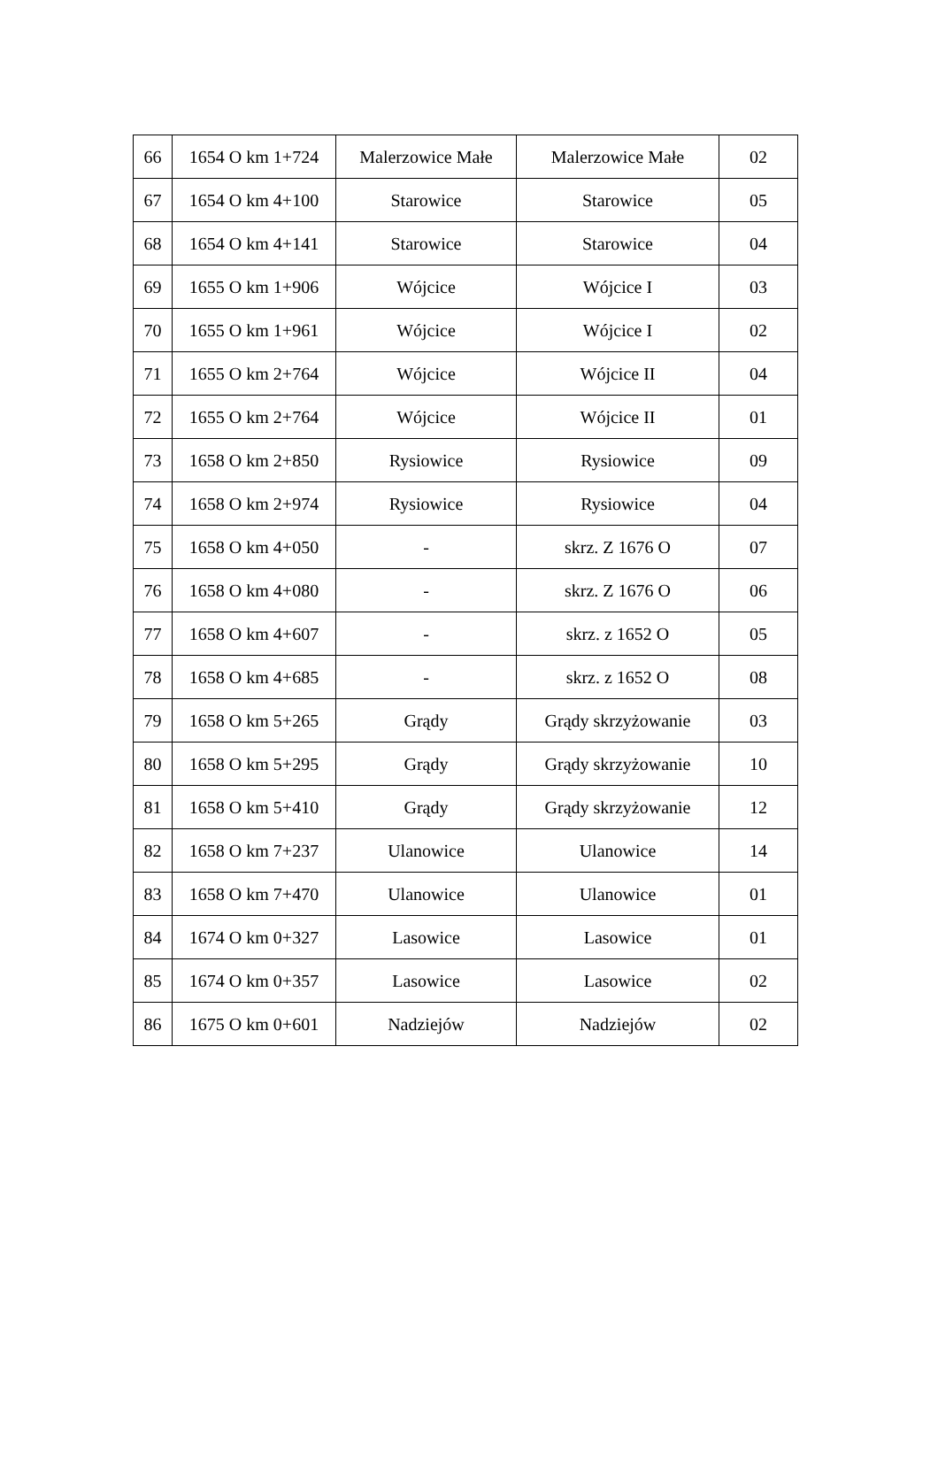| 66 | 1654 O km 1+724 | Malerzowice Małe | Malerzowice Małe | 02 |
| 67 | 1654 O km 4+100 | Starowice | Starowice | 05 |
| 68 | 1654 O km 4+141 | Starowice | Starowice | 04 |
| 69 | 1655 O km 1+906 | Wójcice | Wójcice I | 03 |
| 70 | 1655 O km 1+961 | Wójcice | Wójcice I | 02 |
| 71 | 1655 O km 2+764 | Wójcice | Wójcice II | 04 |
| 72 | 1655 O km 2+764 | Wójcice | Wójcice II | 01 |
| 73 | 1658 O km 2+850 | Rysiowice | Rysiowice | 09 |
| 74 | 1658 O km 2+974 | Rysiowice | Rysiowice | 04 |
| 75 | 1658 O km 4+050 | - | skrz. Z 1676 O | 07 |
| 76 | 1658 O km 4+080 | - | skrz. Z 1676 O | 06 |
| 77 | 1658 O km 4+607 | - | skrz. z 1652 O | 05 |
| 78 | 1658 O km 4+685 | - | skrz. z 1652 O | 08 |
| 79 | 1658 O km 5+265 | Grądy | Grądy skrzyżowanie | 03 |
| 80 | 1658 O km 5+295 | Grądy | Grądy skrzyżowanie | 10 |
| 81 | 1658 O km 5+410 | Grądy | Grądy skrzyżowanie | 12 |
| 82 | 1658 O km 7+237 | Ulanowice | Ulanowice | 14 |
| 83 | 1658 O km 7+470 | Ulanowice | Ulanowice | 01 |
| 84 | 1674 O km 0+327 | Lasowice | Lasowice | 01 |
| 85 | 1674 O km 0+357 | Lasowice | Lasowice | 02 |
| 86 | 1675 O km 0+601 | Nadziejów | Nadziejów | 02 |